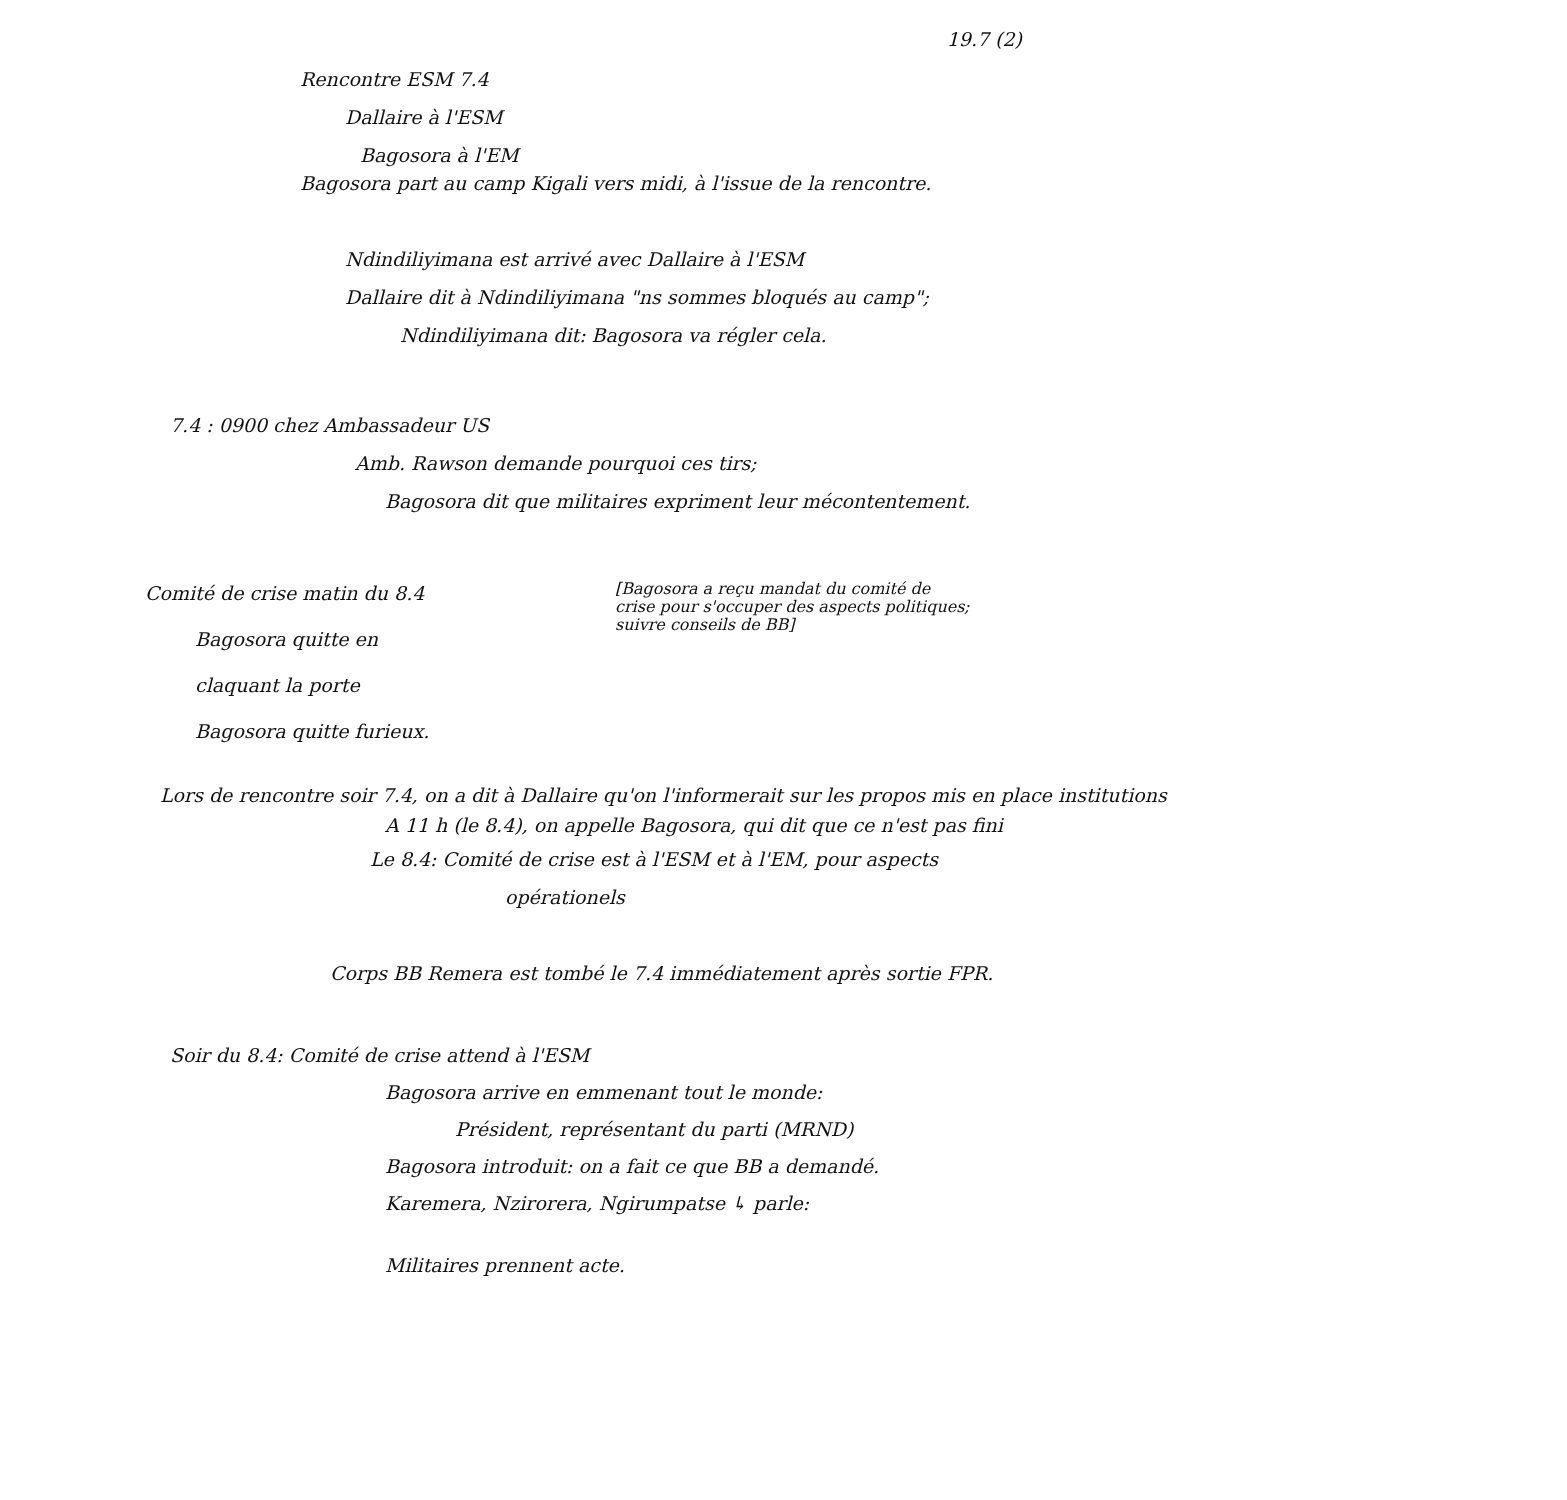19.7 (2)
Rencontre ESM 7.4
Dallaire à l'ESM
Bagosora à l'EM
Bagosora part au camp Kigali vers midi, à l'issue de la rencontre.
Ndindiliyimana est arrivé avec Dallaire à l'ESM
Dallaire dit à Ndindiliyimana "ns sommes bloqués au camp";
Ndindiliyimana dit: Bagosora va régler cela.
7.4 : 0900 chez Ambassadeur US
Amb. Rawson demande pourquoi ces tirs;
Bagosora dit que militaires expriment leur mécontentement.
Comité de crise matin du 8.4
Bagosora quitte en
claquant la porte
Bagosora quitte furieux.
[Bagosora a reçu mandat du comité de
crise pour s'occuper des aspects politiques;
suivre conseils de BB]
Lors de rencontre soir 7.4, on a dit à Dallaire qu'on l'informerait sur les propos mis en place institutions
A 11 h (le 8.4), on appelle Bagosora, qui dit que ce n'est pas fini
Le 8.4: Comité de crise est à l'ESM et à l'EM, pour aspects
opérationels
Corps BB Remera est tombé le 7.4 immédiatement après sortie FPR.
Soir du 8.4: Comité de crise attend à l'ESM
Bagosora arrive en emmenant tout le monde:
Président, représentant du parti (MRND)
Bagosora introduit: on a fait ce que BB a demandé.
Karemera, Nzirorera, Ngirumpatse ↳ parle:
Militaires prennent acte.